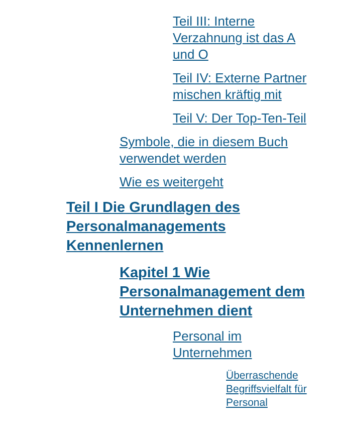Teil III: Interne Verzahnung ist das A und O
Teil IV: Externe Partner mischen kräftig mit
Teil V: Der Top-Ten-Teil
Symbole, die in diesem Buch verwendet werden
Wie es weitergeht
Teil I Die Grundlagen des Personalmanagements Kennenlernen
Kapitel 1 Wie Personalmanagement dem Unternehmen dient
Personal im Unternehmen
Überraschende Begriffsvielfalt für Personal